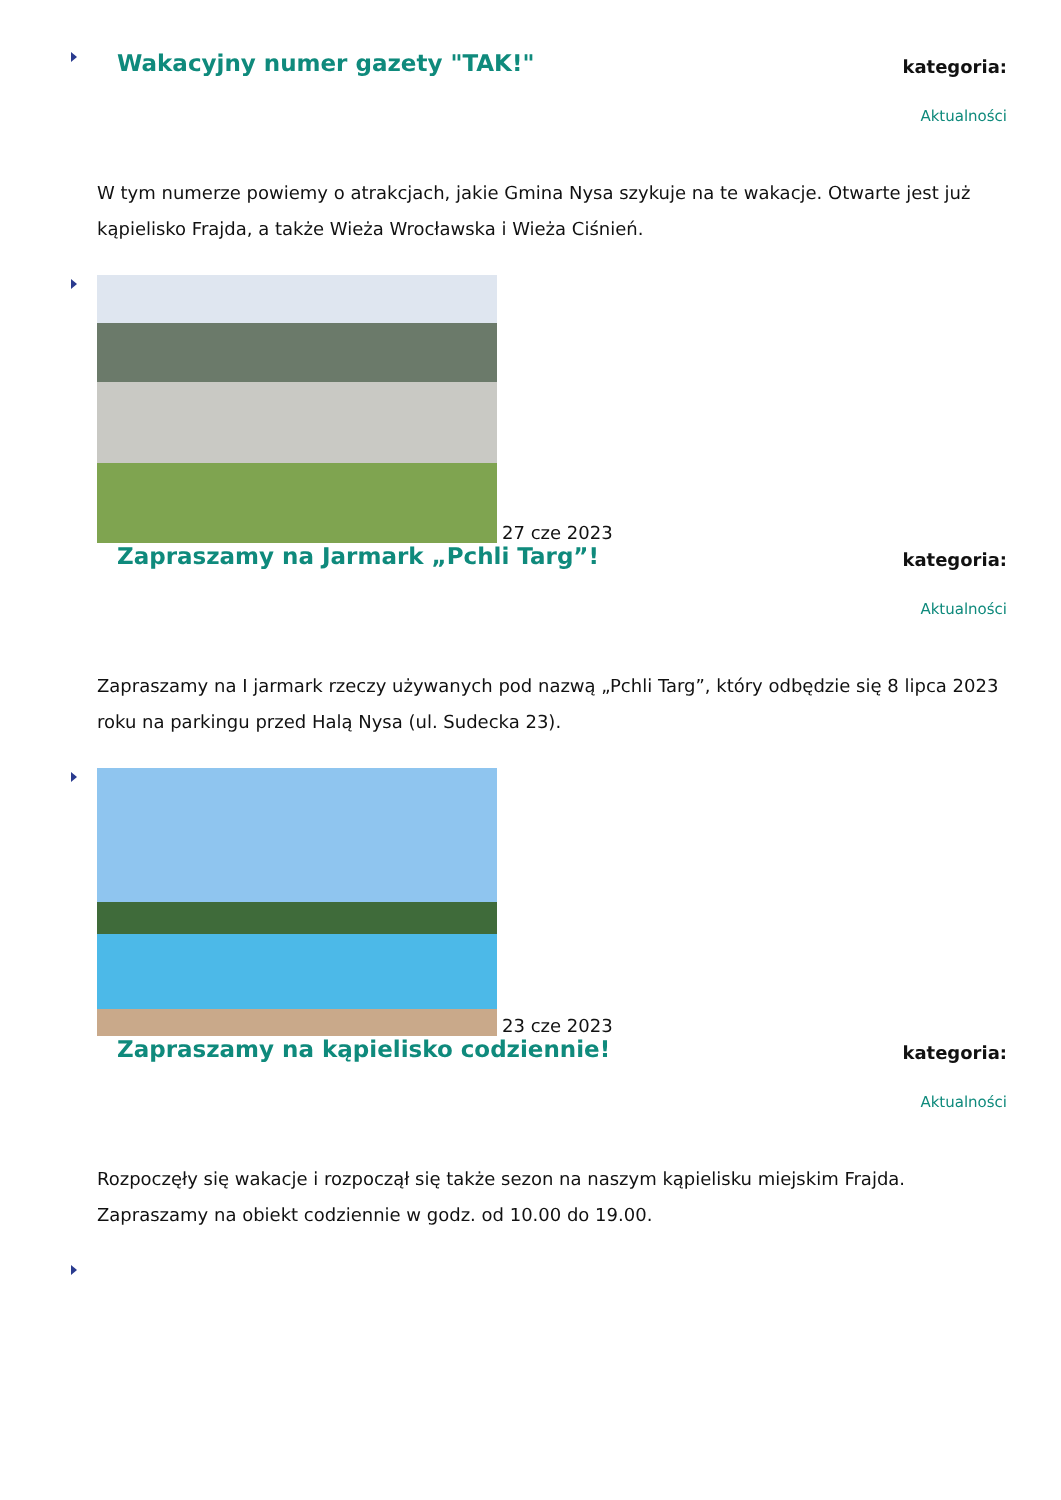Wakacyjny numer gazety "TAK!"
kategoria:
Aktualności
W tym numerze powiemy o atrakcjach, jakie Gmina Nysa szykuje na te wakacje. Otwarte jest już kąpielisko Frajda, a także Wieża Wrocławska i Wieża Ciśnień.
27 cze 2023
Zapraszamy na Jarmark „Pchli Targ”!
kategoria:
Aktualności
Zapraszamy na I jarmark rzeczy używanych pod nazwą „Pchli Targ”, który odbędzie się 8 lipca 2023 roku na parkingu przed Halą Nysa (ul. Sudecka 23).
23 cze 2023
Zapraszamy na kąpielisko codziennie!
kategoria:
Aktualności
Rozpoczęły się wakacje i rozpoczął się także sezon na naszym kąpielisku miejskim Frajda. Zapraszamy na obiekt codziennie w godz. od 10.00 do 19.00.